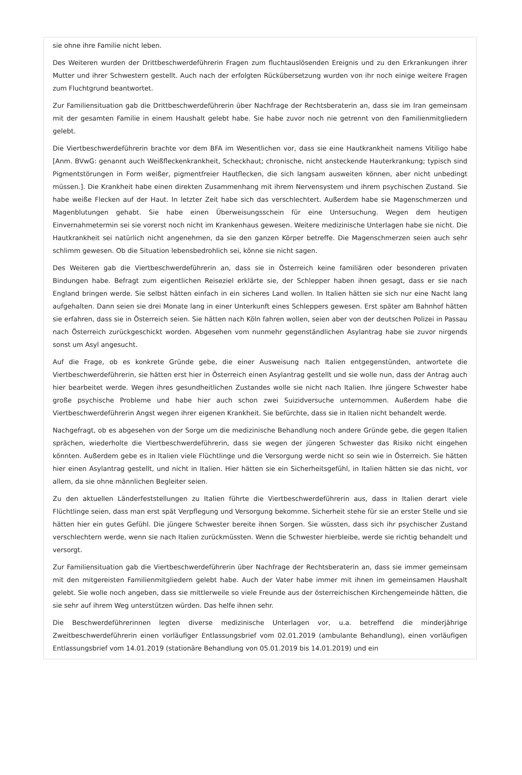sie ohne ihre Familie nicht leben.
Des Weiteren wurden der Drittbeschwerdeführerin Fragen zum fluchtauslösenden Ereignis und zu den Erkrankungen ihrer Mutter und ihrer Schwestern gestellt. Auch nach der erfolgten Rückübersetzung wurden von ihr noch einige weitere Fragen zum Fluchtgrund beantwortet.
Zur Familiensituation gab die Drittbeschwerdeführerin über Nachfrage der Rechtsberaterin an, dass sie im Iran gemeinsam mit der gesamten Familie in einem Haushalt gelebt habe. Sie habe zuvor noch nie getrennt von den Familienmitgliedern gelebt.
Die Viertbeschwerdeführerin brachte vor dem BFA im Wesentlichen vor, dass sie eine Hautkrankheit namens Vitiligo habe [Anm. BVwG: genannt auch Weißfleckenkrankheit, Scheckhaut; chronische, nicht ansteckende Hauterkrankung; typisch sind Pigmentstörungen in Form weißer, pigmentfreier Hautflecken, die sich langsam ausweiten können, aber nicht unbedingt müssen.]. Die Krankheit habe einen direkten Zusammenhang mit ihrem Nervensystem und ihrem psychischen Zustand. Sie habe weiße Flecken auf der Haut. In letzter Zeit habe sich das verschlechtert. Außerdem habe sie Magenschmerzen und Magenblutungen gehabt. Sie habe einen Überweisungsschein für eine Untersuchung. Wegen dem heutigen Einvernahmetermin sei sie vorerst noch nicht im Krankenhaus gewesen. Weitere medizinische Unterlagen habe sie nicht. Die Hautkrankheit sei natürlich nicht angenehmen, da sie den ganzen Körper betreffe. Die Magenschmerzen seien auch sehr schlimm gewesen. Ob die Situation lebensbedrohlich sei, könne sie nicht sagen.
Des Weiteren gab die Viertbeschwerdeführerin an, dass sie in Österreich keine familiären oder besonderen privaten Bindungen habe. Befragt zum eigentlichen Reiseziel erklärte sie, der Schlepper haben ihnen gesagt, dass er sie nach England bringen werde. Sie selbst hätten einfach in ein sicheres Land wollen. In Italien hätten sie sich nur eine Nacht lang aufgehalten. Dann seien sie drei Monate lang in einer Unterkunft eines Schleppers gewesen. Erst später am Bahnhof hätten sie erfahren, dass sie in Österreich seien. Sie hätten nach Köln fahren wollen, seien aber von der deutschen Polizei in Passau nach Österreich zurückgeschickt worden. Abgesehen vom nunmehr gegenständlichen Asylantrag habe sie zuvor nirgends sonst um Asyl angesucht.
Auf die Frage, ob es konkrete Gründe gebe, die einer Ausweisung nach Italien entgegenstünden, antwortete die Viertbeschwerdeführerin, sie hätten erst hier in Österreich einen Asylantrag gestellt und sie wolle nun, dass der Antrag auch hier bearbeitet werde. Wegen ihres gesundheitlichen Zustandes wolle sie nicht nach Italien. Ihre jüngere Schwester habe große psychische Probleme und habe hier auch schon zwei Suizidversuche unternommen. Außerdem habe die Viertbeschwerdeführerin Angst wegen ihrer eigenen Krankheit. Sie befürchte, dass sie in Italien nicht behandelt werde.
Nachgefragt, ob es abgesehen von der Sorge um die medizinische Behandlung noch andere Gründe gebe, die gegen Italien sprächen, wiederholte die Viertbeschwerdeführerin, dass sie wegen der jüngeren Schwester das Risiko nicht eingehen könnten. Außerdem gebe es in Italien viele Flüchtlinge und die Versorgung werde nicht so sein wie in Österreich. Sie hätten hier einen Asylantrag gestellt, und nicht in Italien. Hier hätten sie ein Sicherheitsgefühl, in Italien hätten sie das nicht, vor allem, da sie ohne männlichen Begleiter seien.
Zu den aktuellen Länderfeststellungen zu Italien führte die Viertbeschwerdeführerin aus, dass in Italien derart viele Flüchtlinge seien, dass man erst spät Verpflegung und Versorgung bekomme. Sicherheit stehe für sie an erster Stelle und sie hätten hier ein gutes Gefühl. Die jüngere Schwester bereite ihnen Sorgen. Sie wüssten, dass sich ihr psychischer Zustand verschlechtern werde, wenn sie nach Italien zurückmüssten. Wenn die Schwester hierbleibe, werde sie richtig behandelt und versorgt.
Zur Familiensituation gab die Viertbeschwerdeführerin über Nachfrage der Rechtsberaterin an, dass sie immer gemeinsam mit den mitgereisten Familienmitgliedern gelebt habe. Auch der Vater habe immer mit ihnen im gemeinsamen Haushalt gelebt. Sie wolle noch angeben, dass sie mittlerweile so viele Freunde aus der österreichischen Kirchengemeinde hätten, die sie sehr auf ihrem Weg unterstützen würden. Das helfe ihnen sehr.
Die Beschwerdeführerinnen legten diverse medizinische Unterlagen vor, u.a. betreffend die minderjährige Zweitbeschwerdeführerin einen vorläufiger Entlassungsbrief vom 02.01.2019 (ambulante Behandlung), einen vorläufigen Entlassungsbrief vom 14.01.2019 (stationäre Behandlung von 05.01.2019 bis 14.01.2019) und ein